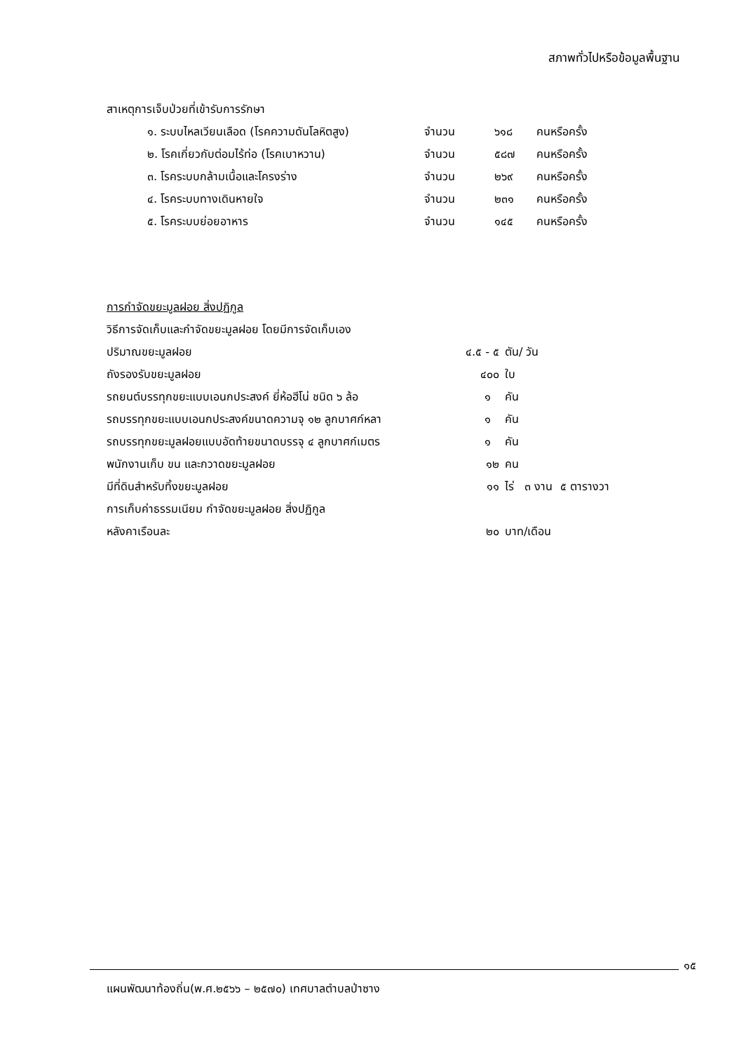สภาพทั่วไปหรือข้อมูลพื้นฐาน
สาเหตุการเจ็บป่วยที่เข้ารับการรักษา
| ๑. ระบบไหลเวียนเลือด (โรคความดันโลหิตสูง) | จำนวน | ๖๑๘ | คนหรือครั้ง |
| ๒. โรคเกี่ยวกับต่อมไร้ท่อ (โรคเบาหวาน) | จำนวน | ๕๘๗ | คนหรือครั้ง |
| ๓. โรคระบบกล้ามเนื้อและโครงร่าง | จำนวน | ๒๖๙ | คนหรือครั้ง |
| ๔. โรคระบบทางเดินหายใจ | จำนวน | ๒๓๑ | คนหรือครั้ง |
| ๕. โรคระบบย่อยอาหาร | จำนวน | ๑๔๕ | คนหรือครั้ง |
การกำจัดขยะมูลฝอย สิ่งปฏิกูล
วิธีการจัดเก็บและกำจัดขยะมูลฝอย โดยมีการจัดเก็บเอง
| ปริมาณขยะมูลฝอย | ๔.๕ - ๕ | ตัน/ วัน |
| ถังรองรับขยะมูลฝอย | ๔๐๐ | ใบ |
| รถยนต์บรรทุกขยะแบบเอนกประสงค์ ยี่ห้อฮีโน่ ชนิด ๖ ล้อ | ๑ | คัน |
| รถบรรทุกขยะแบบเอนกประสงค์ขนาดความจุ ๑๒ ลูกบาศก์หลา | ๑ | คัน |
| รถบรรทุกขยะมูลฝอยแบบอัดท้ายขนาดบรรจุ ๔ ลูกบาศก์เมตร | ๑ | คัน |
| พนักงานเก็บ ขน และกวาดขยะมูลฝอย | ๑๒ | คน |
| มีที่ดินสำหรับทิ้งขยะมูลฝอย | ๑๑ | ไร่ ๓ งาน ๕ ตารางวา |
| การเก็บค่าธรรมเนียม กำจัดขยะมูลฝอย สิ่งปฏิกูล | | |
| หลังคาเรือนละ | ๒๐ | บาท/เดือน |
๑๕
แผนพัฒนาท้องถิ่น(พ.ศ.๒๕๖๖ – ๒๕๗๐) เทศบาลตำบลป่าซาง